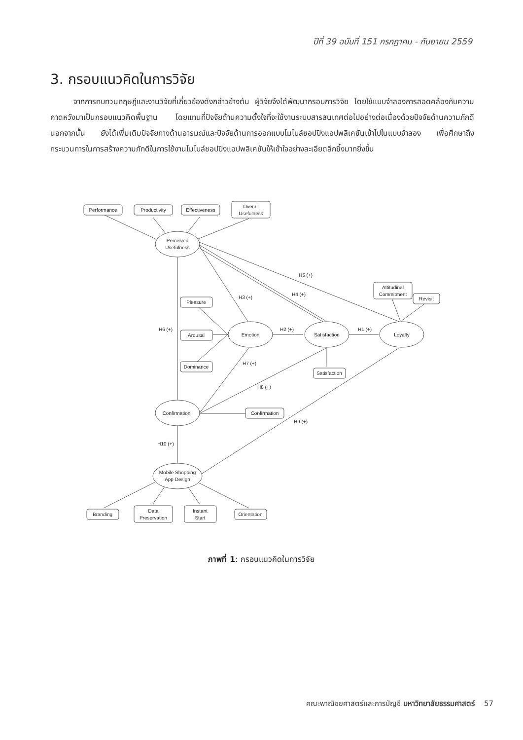ปีที่ 39 ฉบับที่ 151 กรกฎาคม - กันยายน 2559
3. กรอบแนวคิดในการวิจัย
   จากการทบทวนทฤษฎีและงานวิจัยที่เกี่ยวข้องดังกล่าวข้างต้น ผู้วิจัยจึงได้พัฒนากรอบการวิจัย โดยใช้แบบจำลองการสอดคล้องกับความคาดหวังมาเป็นกรอบแนวคิดพื้นฐาน โดยแทนที่ปัจจัยด้านความตั้งใจที่จะใช้งานระบบสารสนเทศต่อไปอย่างต่อเนื่องด้วยปัจจัยด้านความภักดี นอกจากนั้น ยังได้เพิ่มเติมปัจจัยทางด้านอารมณ์และปัจจัยด้านการออกแบบโมไบล์ชอปปิงแอปพลิเคชันเข้าไปในแบบจำลอง เพื่อศึกษาถึงกระบวนการในการสร้างความภักดีในการใช้งานโมไบล์ชอปปิงแอปพลิเคชันให้เข้าใจอย่างละเอียดลึกซึ้งมากยิ่งขึ้น
Performance
Productivity
Effectiveness
Overall
Usefulness
Perceived
Usefulness
Pleasure
Arousal
Dominance
Emotion
Satisfaction
Loyalty
Attitudinal
Commitment
Revisit
Satisfaction
Confirmation
Confirmation
Mobile Shopping
App Design
Branding
Data
Preservation
Instant
Start
Orientation
H5 (+)
H4 (+)
H3 (+)
H2 (+)
H1 (+)
H6 (+)
H7 (+)
H8 (+)
H9 (+)
H10 (+)
ภาพที่ 1: กรอบแนวคิดในการวิจัย
คณะพาณิชยศาสตร์และการบัญชี มหาวิทยาลัยธรรมศาสตร์ 57